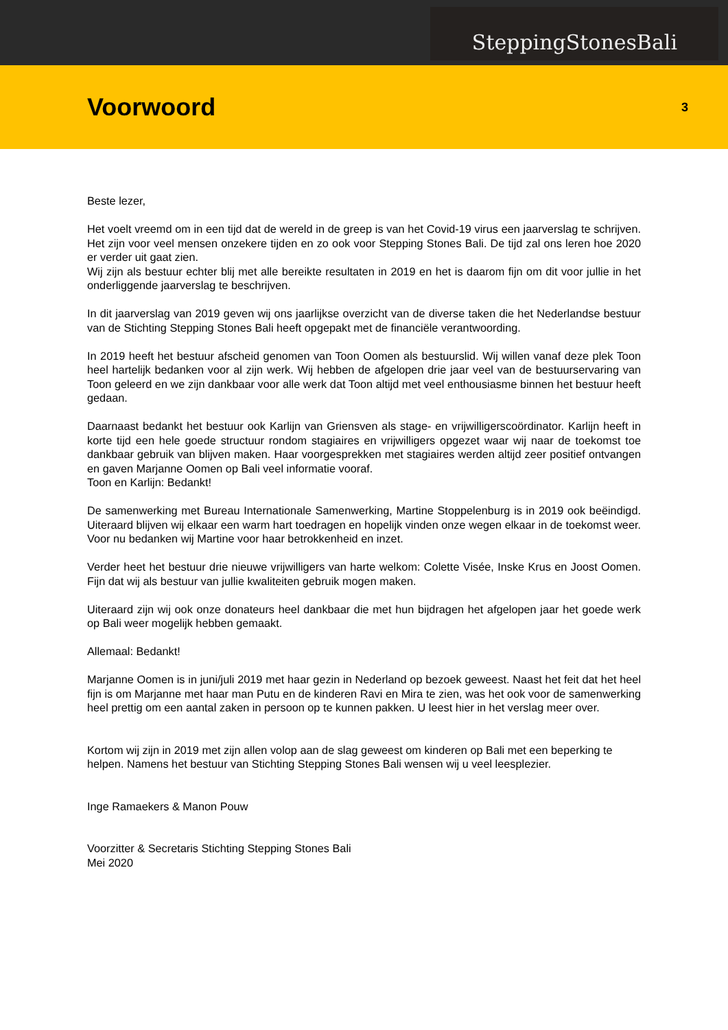SteppingStonesBali
Voorwoord
3
Beste lezer,
Het voelt vreemd om in een tijd dat de wereld in de greep is van het Covid-19 virus een jaarverslag te schrijven. Het zijn voor veel mensen onzekere tijden en zo ook voor Stepping Stones Bali. De tijd zal ons leren hoe 2020 er verder uit gaat zien.
Wij zijn als bestuur echter blij met alle bereikte resultaten in 2019 en het is daarom fijn om dit voor jullie in het onderliggende jaarverslag te beschrijven.
In dit jaarverslag van 2019 geven wij ons jaarlijkse overzicht van de diverse taken die het Nederlandse bestuur van de Stichting Stepping Stones Bali heeft opgepakt met de financiële verantwoording.
In 2019 heeft het bestuur afscheid genomen van Toon Oomen als bestuurslid. Wij willen vanaf deze plek Toon heel hartelijk bedanken voor al zijn werk. Wij hebben de afgelopen drie jaar veel van de bestuurservaring van Toon geleerd en we zijn dankbaar voor alle werk dat Toon altijd met veel enthousiasme binnen het bestuur heeft gedaan.
Daarnaast bedankt het bestuur ook Karlijn van Griensven als stage- en vrijwilligerscoördinator. Karlijn heeft in korte tijd een hele goede structuur rondom stagiaires en vrijwilligers opgezet waar wij naar de toekomst toe dankbaar gebruik van blijven maken. Haar voorgesprekken met stagiaires werden altijd zeer positief ontvangen en gaven Marjanne Oomen op Bali veel informatie vooraf.
Toon en Karlijn: Bedankt!
De samenwerking met Bureau Internationale Samenwerking, Martine Stoppelenburg is in 2019 ook beëindigd. Uiteraard blijven wij elkaar een warm hart toedragen en hopelijk vinden onze wegen elkaar in de toekomst weer. Voor nu bedanken wij Martine voor haar betrokkenheid en inzet.
Verder heet het bestuur drie nieuwe vrijwilligers van harte welkom: Colette Visée, Inske Krus en Joost Oomen. Fijn dat wij als bestuur van jullie kwaliteiten gebruik mogen maken.
Uiteraard zijn wij ook onze donateurs heel dankbaar die met hun bijdragen het afgelopen jaar het goede werk op Bali weer mogelijk hebben gemaakt.
Allemaal: Bedankt!
Marjanne Oomen is in juni/juli 2019 met haar gezin in Nederland op bezoek geweest. Naast het feit dat het heel fijn is om Marjanne met haar man Putu en de kinderen Ravi en Mira te zien, was het ook voor de samenwerking heel prettig om een aantal zaken in persoon op te kunnen pakken. U leest hier in het verslag meer over.
Kortom wij zijn in 2019 met zijn allen volop aan de slag geweest om kinderen op Bali met een beperking te helpen. Namens het bestuur van Stichting Stepping Stones Bali wensen wij u veel leesplezier.
Inge Ramaekers & Manon Pouw
Voorzitter & Secretaris Stichting Stepping Stones Bali
Mei 2020